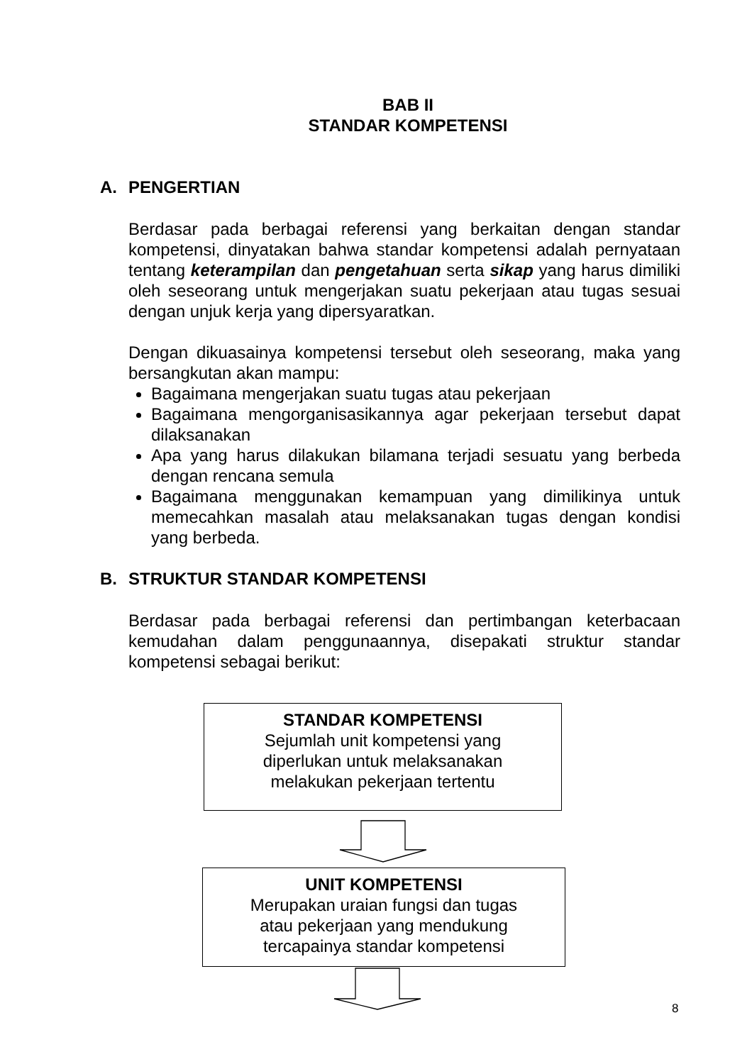BAB II
STANDAR KOMPETENSI
A. PENGERTIAN
Berdasar pada berbagai referensi yang berkaitan dengan standar kompetensi, dinyatakan bahwa standar kompetensi adalah pernyataan tentang keterampilan dan pengetahuan serta sikap yang harus dimiliki oleh seseorang untuk mengerjakan suatu pekerjaan atau tugas sesuai dengan unjuk kerja yang dipersyaratkan.
Dengan dikuasainya kompetensi tersebut oleh seseorang, maka yang bersangkutan akan mampu:
Bagaimana mengerjakan suatu tugas atau pekerjaan
Bagaimana mengorganisasikannya agar pekerjaan tersebut dapat dilaksanakan
Apa yang harus dilakukan bilamana terjadi sesuatu yang berbeda dengan rencana semula
Bagaimana menggunakan kemampuan yang dimilikinya untuk memecahkan masalah atau melaksanakan tugas dengan kondisi yang berbeda.
B. STRUKTUR STANDAR KOMPETENSI
Berdasar pada berbagai referensi dan pertimbangan keterbacaan kemudahan dalam penggunaannya, disepakati struktur standar kompetensi sebagai berikut:
STANDAR KOMPETENSI
Sejumlah unit kompetensi yang
diperlukan untuk melaksanakan
melakukan pekerjaan tertentu
UNIT KOMPETENSI
Merupakan uraian fungsi dan tugas
atau pekerjaan yang mendukung
tercapainya standar kompetensi
8